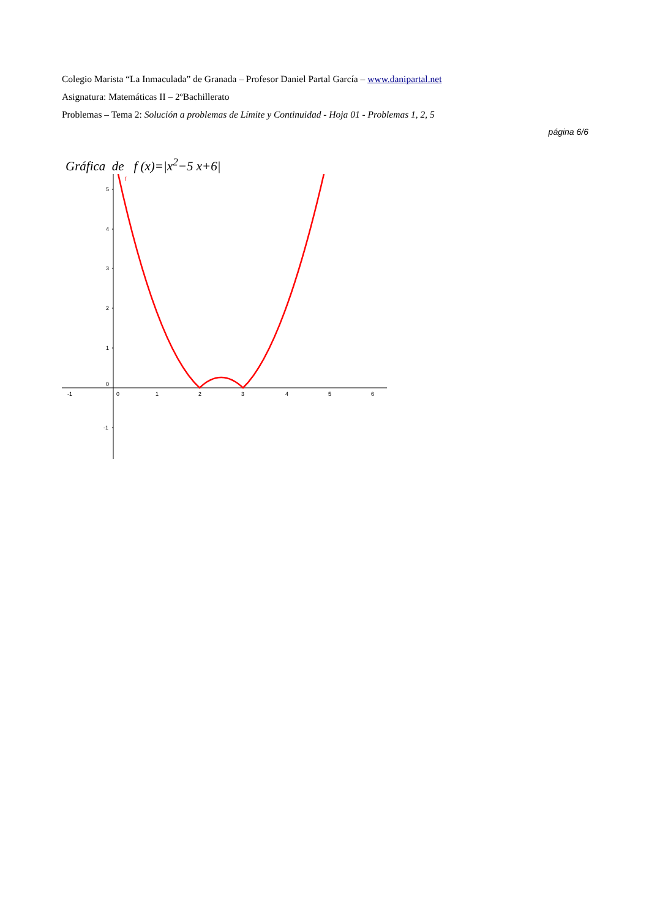Colegio Marista “La Inmaculada” de Granada – Profesor Daniel Partal García – www.danipartal.net
Asignatura: Matemáticas II – 2ºBachillerato
Problemas – Tema 2: Solución a problemas de Límite y Continuidad - Hoja 01 - Problemas 1, 2, 5
página 6/6
Gráfica de f (x)=|x<sup>2</sup>−5 x+6|
5
4
3
2
1
0
-1
-1
0
1
2
3
4
5
6
f